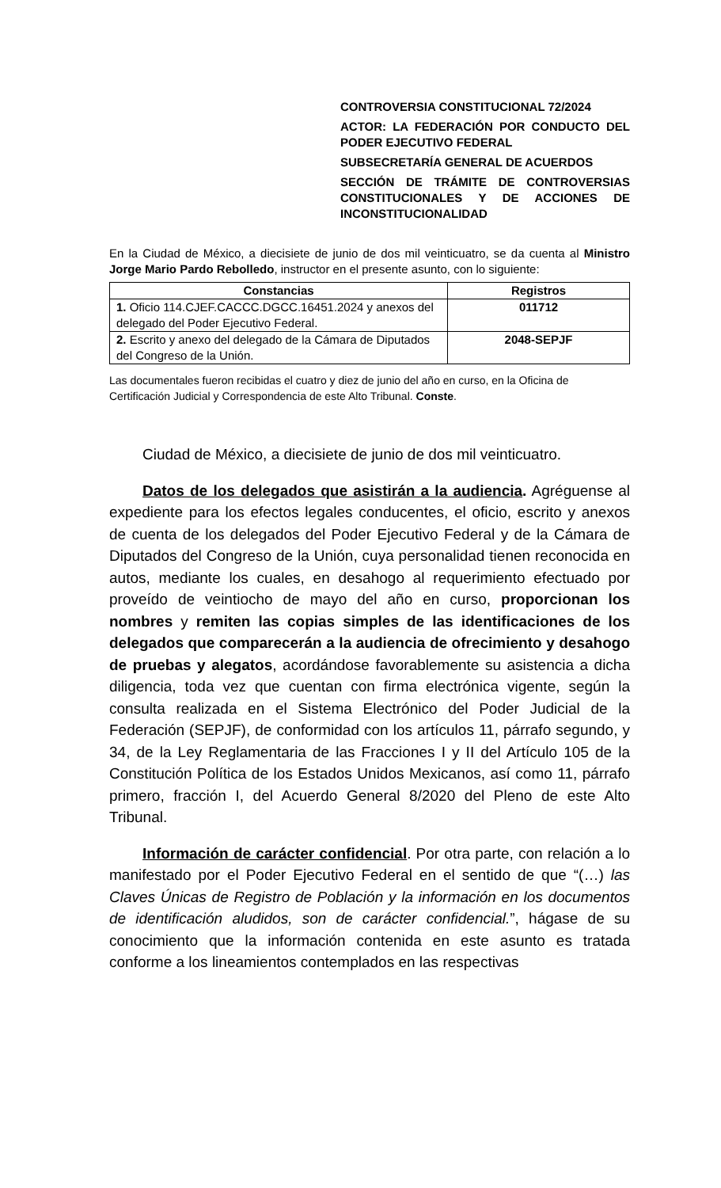CONTROVERSIA CONSTITUCIONAL 72/2024
ACTOR: LA FEDERACIÓN POR CONDUCTO DEL PODER EJECUTIVO FEDERAL
SUBSECRETARÍA GENERAL DE ACUERDOS
SECCIÓN DE TRÁMITE DE CONTROVERSIAS CONSTITUCIONALES Y DE ACCIONES DE INCONSTITUCIONALIDAD
En la Ciudad de México, a diecisiete de junio de dos mil veinticuatro, se da cuenta al Ministro Jorge Mario Pardo Rebolledo, instructor en el presente asunto, con lo siguiente:
| Constancias | Registros |
| --- | --- |
| 1. Oficio 114.CJEF.CACCC.DGCC.16451.2024 y anexos del delegado del Poder Ejecutivo Federal. | 011712 |
| 2. Escrito y anexo del delegado de la Cámara de Diputados del Congreso de la Unión. | 2048-SEPJF |
Las documentales fueron recibidas el cuatro y diez de junio del año en curso, en la Oficina de Certificación Judicial y Correspondencia de este Alto Tribunal. Conste.
Ciudad de México, a diecisiete de junio de dos mil veinticuatro.
Datos de los delegados que asistirán a la audiencia. Agréguense al expediente para los efectos legales conducentes, el oficio, escrito y anexos de cuenta de los delegados del Poder Ejecutivo Federal y de la Cámara de Diputados del Congreso de la Unión, cuya personalidad tienen reconocida en autos, mediante los cuales, en desahogo al requerimiento efectuado por proveído de veintiocho de mayo del año en curso, proporcionan los nombres y remiten las copias simples de las identificaciones de los delegados que comparecerán a la audiencia de ofrecimiento y desahogo de pruebas y alegatos, acordándose favorablemente su asistencia a dicha diligencia, toda vez que cuentan con firma electrónica vigente, según la consulta realizada en el Sistema Electrónico del Poder Judicial de la Federación (SEPJF), de conformidad con los artículos 11, párrafo segundo, y 34, de la Ley Reglamentaria de las Fracciones I y II del Artículo 105 de la Constitución Política de los Estados Unidos Mexicanos, así como 11, párrafo primero, fracción I, del Acuerdo General 8/2020 del Pleno de este Alto Tribunal.
Información de carácter confidencial. Por otra parte, con relación a lo manifestado por el Poder Ejecutivo Federal en el sentido de que “(…) las Claves Únicas de Registro de Población y la información en los documentos de identificación aludidos, son de carácter confidencial.”, hágase de su conocimiento que la información contenida en este asunto es tratada conforme a los lineamientos contemplados en las respectivas